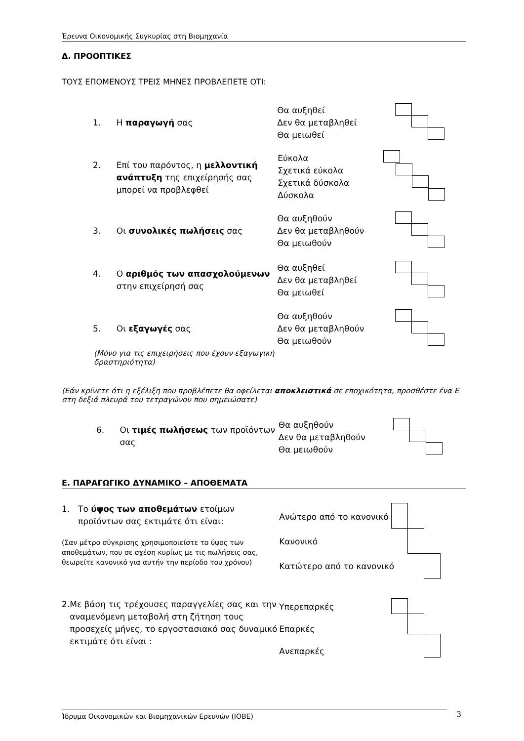Έρευνα Οικονομικής Συγκυρίας στη Βιομηχανία
Δ. ΠΡΟΟΠΤΙΚΕΣ
ΤΟΥΣ ΕΠΟΜΕΝΟΥΣ ΤΡΕΙΣ ΜΗΝΕΣ ΠΡΟΒΛΕΠΕΤΕ ΟΤΙ:
1. Η παραγωγή σας
Θα αυξηθεί
Δεν θα μεταβληθεί
Θα μειωθεί
2. Επί του παρόντος, η μελλοντική ανάπτυξη της επιχείρησής σας μπορεί να προβλεφθεί
Εύκολα
Σχετικά εύκολα
Σχετικά δύσκολα
Δύσκολα
3. Οι συνολικές πωλήσεις σας
Θα αυξηθούν
Δεν θα μεταβληθούν
Θα μειωθούν
4. Ο αριθμός των απασχολούμενων στην επιχείρησή σας
Θα αυξηθεί
Δεν θα μεταβληθεί
Θα μειωθεί
5. Οι εξαγωγές σας
Θα αυξηθούν
Δεν θα μεταβληθούν
Θα μειωθούν
(Μόνο για τις επιχειρήσεις που έχουν εξαγωγική δραστηριότητα)
(Εάν κρίνετε ότι η εξέλιξη που προβλέπετε θα οφείλεται αποκλειστικά σε εποχικότητα, προσθέστε ένα Ε στη δεξιά πλευρά του τετραγώνου που σημειώσατε)
6. Οι τιμές πωλήσεως των προϊόντων σας
Θα αυξηθούν
Δεν θα μεταβληθούν
Θα μειωθούν
Ε. ΠΑΡΑΓΩΓΙΚΟ ΔΥΝΑΜΙΚΟ – ΑΠΟΘΕΜΑΤΑ
1. Το ύψος των αποθεμάτων ετοίμων προϊόντων σας εκτιμάτε ότι είναι:
(Σαν μέτρο σύγκρισης χρησιμοποιείστε το ύψος των αποθεμάτων, που σε σχέση κυρίως με τις πωλήσεις σας, θεωρείτε κανονικό για αυτήν την περίοδο του χρόνου)
Ανώτερο από το κανονικό
Κανονικό
Κατώτερο από το κανονικό
2. Με βάση τις τρέχουσες παραγγελίες σας και την αναμενόμενη μεταβολή στη ζήτηση τους προσεχείς μήνες, το εργοστασιακό σας δυναμικό εκτιμάτε ότι είναι :
Υπερεπαρκές
Επαρκές
Ανεπαρκές
Ίδρυμα Οικονομικών και Βιομηχανικών Ερευνών (ΙΟΒΕ) 3